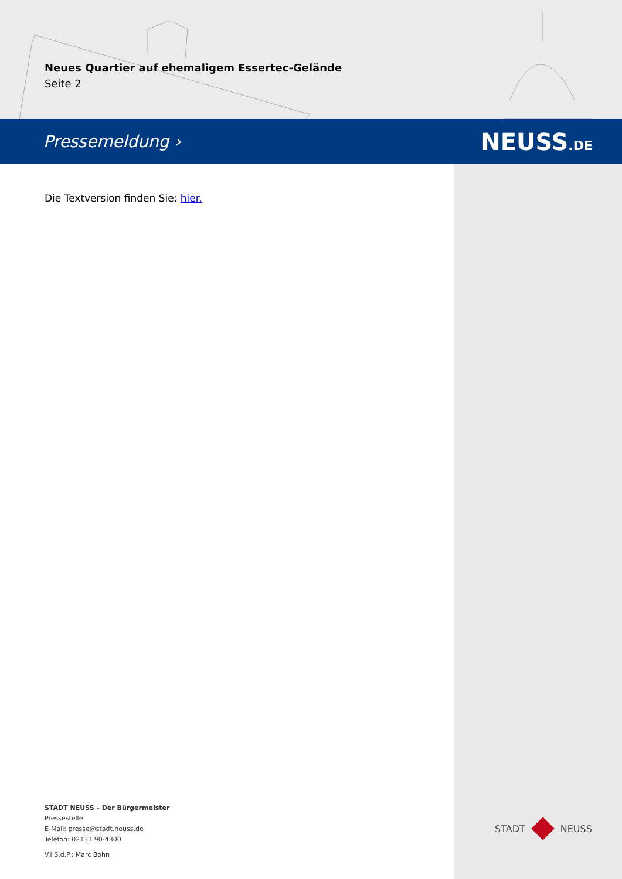Neues Quartier auf ehemaligem Essertec-Gelände
Seite 2
Pressemeldung › NEUSS.DE
Die Textversion finden Sie: hier.
STADT NEUSS – Der Bürgermeister
Pressestelle
E-Mail: presse@stadt.neuss.de
Telefon: 02131 90-4300
V.i.S.d.P.: Marc Bohn
STADT NEUSS